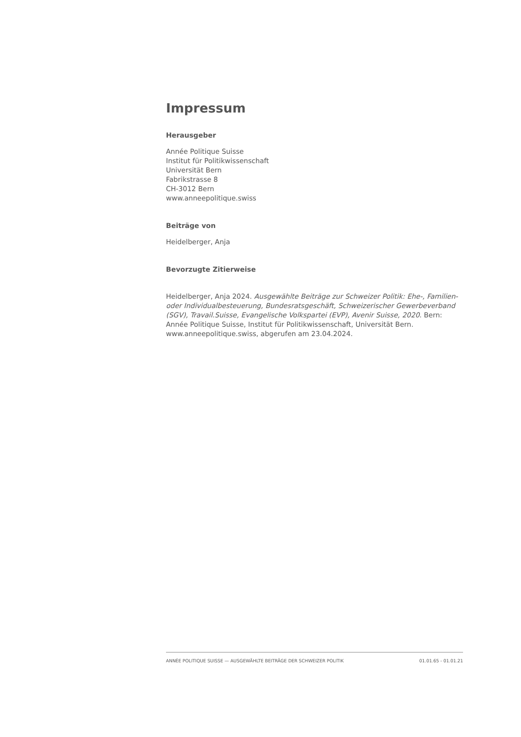Impressum
Herausgeber
Année Politique Suisse
Institut für Politikwissenschaft
Universität Bern
Fabrikstrasse 8
CH-3012 Bern
www.anneepolitique.swiss
Beiträge von
Heidelberger, Anja
Bevorzugte Zitierweise
Heidelberger, Anja 2024. Ausgewählte Beiträge zur Schweizer Politik: Ehe-, Familien- oder Individualbesteuerung, Bundesratsgeschäft, Schweizerischer Gewerbeverband (SGV), Travail.Suisse, Evangelische Volkspartei (EVP), Avenir Suisse, 2020. Bern: Année Politique Suisse, Institut für Politikwissenschaft, Universität Bern. www.anneepolitique.swiss, abgerufen am 23.04.2024.
ANNÉE POLITIQUE SUISSE — AUSGEWÄHLTE BEITRÄGE DER SCHWEIZER POLITIK 01.01.65 - 01.01.21